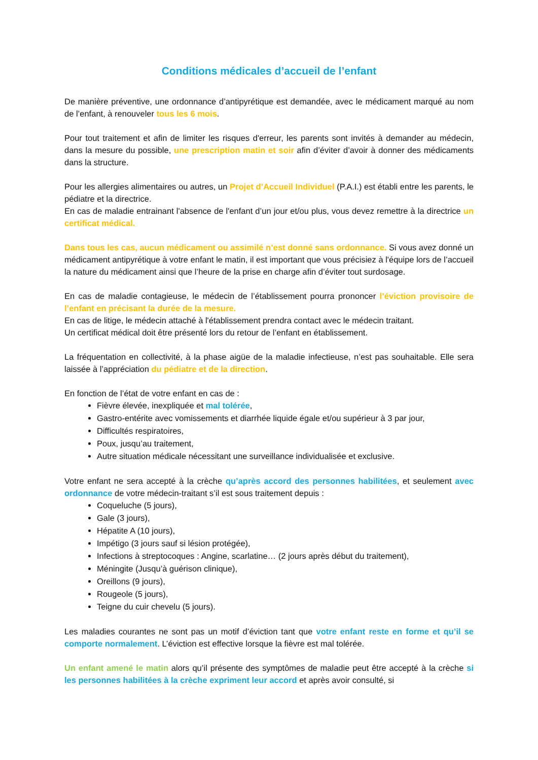Conditions médicales d’accueil de l’enfant
De manière préventive, une ordonnance d’antipyrétique est demandée, avec le médicament marqué au nom de l’enfant, à renouveler tous les 6 mois.
Pour tout traitement et afin de limiter les risques d'erreur, les parents sont invités à demander au médecin, dans la mesure du possible, une prescription matin et soir afin d’éviter d’avoir à donner des médicaments dans la structure.
Pour les allergies alimentaires ou autres, un Projet d’Accueil Individuel (P.A.I.) est établi entre les parents, le pédiatre et la directrice.
En cas de maladie entrainant l'absence de l'enfant d’un jour et/ou plus, vous devez remettre à la directrice un certificat médical.
Dans tous les cas, aucun médicament ou assimilé n’est donné sans ordonnance. Si vous avez donné un médicament antipyrétique à votre enfant le matin, il est important que vous précisiez à l'équipe lors de l’accueil la nature du médicament ainsi que l’heure de la prise en charge afin d’éviter tout surdosage.
En cas de maladie contagieuse, le médecin de l’établissement pourra prononcer l’éviction provisoire de l’enfant en précisant la durée de la mesure.
En cas de litige, le médecin attaché à l'établissement prendra contact avec le médecin traitant.
Un certificat médical doit être présenté lors du retour de l’enfant en établissement.
La fréquentation en collectivité, à la phase aigüe de la maladie infectieuse, n’est pas souhaitable. Elle sera laissée à l’appréciation du pédiatre et de la direction.
En fonction de l’état de votre enfant en cas de :
Fièvre élevée, inexpliquée et mal tolérée,
Gastro-entérite avec vomissements et diarrhée liquide égale et/ou supérieur à 3 par jour,
Difficultés respiratoires,
Poux, jusqu’au traitement,
Autre situation médicale nécessitant une surveillance individualisée et exclusive.
Votre enfant ne sera accepté à la crèche qu’après accord des personnes habilitées, et seulement avec ordonnance de votre médecin-traitant s’il est sous traitement depuis :
Coqueluche (5 jours),
Gale (3 jours),
Hépatite A (10 jours),
Impétigo (3 jours sauf si lésion protégée),
Infections à streptocoques : Angine, scarlatine… (2 jours après début du traitement),
Méningite (Jusqu’à guérison clinique),
Oreillons (9 jours),
Rougeole (5 jours),
Teigne du cuir chevelu (5 jours).
Les maladies courantes ne sont pas un motif d’éviction tant que votre enfant reste en forme et qu’il se comporte normalement. L’éviction est effective lorsque la fièvre est mal tolérée.
Un enfant amené le matin alors qu’il présente des symptômes de maladie peut être accepté à la crèche si les personnes habilitées à la crèche expriment leur accord et après avoir consulté, si